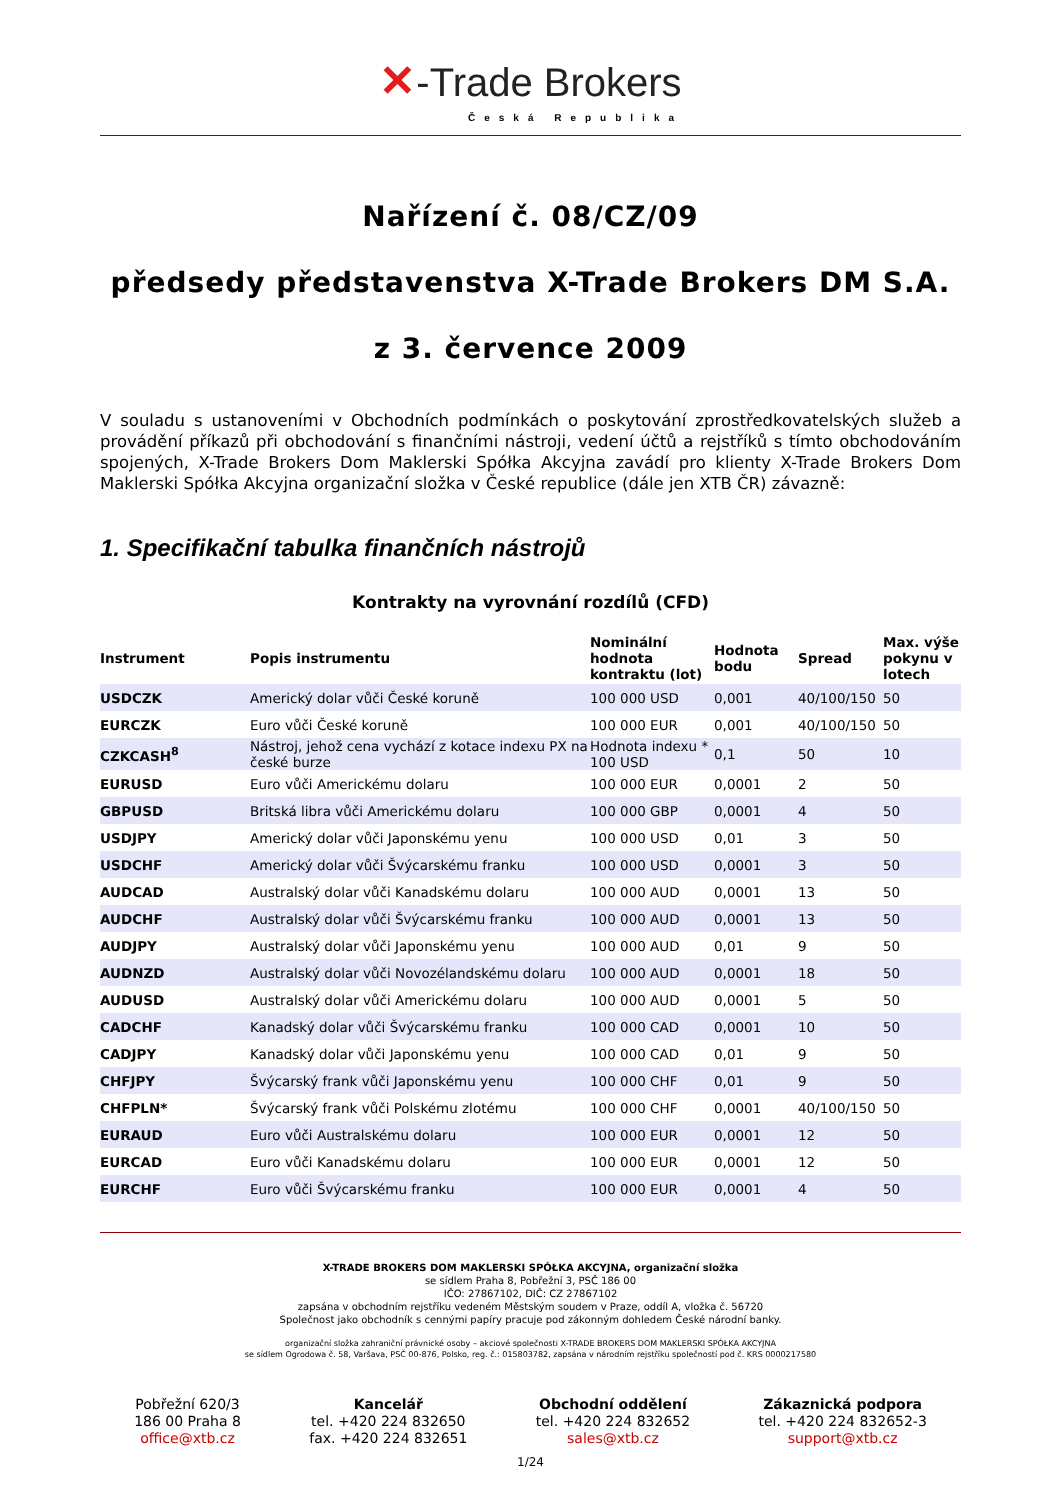✕-Trade Brokers
Česká Republika
Nařízení č. 08/CZ/09
předsedy představenstva X-Trade Brokers DM S.A.
z 3. července 2009
V souladu s ustanoveními v Obchodních podmínkách o poskytování zprostředkovatelských služeb a provádění příkazů při obchodování s finančními nástroji, vedení účtů a rejstříků s tímto obchodováním spojených, X-Trade Brokers Dom Maklerski Spółka Akcyjna zavádí pro klienty X-Trade Brokers Dom Maklerski Spółka Akcyjna organizační složka v České republice (dále jen XTB ČR) závazně:
1. Specifikační tabulka finančních nástrojů
Kontrakty na vyrovnání rozdílů (CFD)
| Instrument | Popis instrumentu | Nominální hodnota kontraktu (lot) | Hodnota bodu | Spread | Max. výše pokynu v lotech |
| --- | --- | --- | --- | --- | --- |
| USDCZK | Americký dolar vůči České koruně | 100 000 USD | 0,001 | 40/100/150 | 50 |
| EURCZK | Euro vůči České koruně | 100 000 EUR | 0,001 | 40/100/150 | 50 |
| CZKCASH<sup>8</sup> | Nástroj, jehož cena vychází z kotace indexu PX na české burze | Hodnota indexu * 100 USD | 0,1 | 50 | 10 |
| EURUSD | Euro vůči Americkému dolaru | 100 000 EUR | 0,0001 | 2 | 50 |
| GBPUSD | Britská libra vůči Americkému dolaru | 100 000 GBP | 0,0001 | 4 | 50 |
| USDJPY | Americký dolar vůči Japonskému yenu | 100 000 USD | 0,01 | 3 | 50 |
| USDCHF | Americký dolar vůči Švýcarskému franku | 100 000 USD | 0,0001 | 3 | 50 |
| AUDCAD | Australský dolar vůči Kanadskému dolaru | 100 000 AUD | 0,0001 | 13 | 50 |
| AUDCHF | Australský dolar vůči Švýcarskému franku | 100 000 AUD | 0,0001 | 13 | 50 |
| AUDJPY | Australský dolar vůči Japonskému yenu | 100 000 AUD | 0,01 | 9 | 50 |
| AUDNZD | Australský dolar vůči Novozélandskému dolaru | 100 000 AUD | 0,0001 | 18 | 50 |
| AUDUSD | Australský dolar vůči Americkému dolaru | 100 000 AUD | 0,0001 | 5 | 50 |
| CADCHF | Kanadský dolar vůči Švýcarskému franku | 100 000 CAD | 0,0001 | 10 | 50 |
| CADJPY | Kanadský dolar vůči Japonskému yenu | 100 000 CAD | 0,01 | 9 | 50 |
| CHFJPY | Švýcarský frank vůči Japonskému yenu | 100 000 CHF | 0,01 | 9 | 50 |
| CHFPLN* | Švýcarský frank vůči Polskému zlotému | 100 000 CHF | 0,0001 | 40/100/150 | 50 |
| EURAUD | Euro vůči Australskému dolaru | 100 000 EUR | 0,0001 | 12 | 50 |
| EURCAD | Euro vůči Kanadskému dolaru | 100 000 EUR | 0,0001 | 12 | 50 |
| EURCHF | Euro vůči Švýcarskému franku | 100 000 EUR | 0,0001 | 4 | 50 |
X-TRADE BROKERS DOM MAKLERSKI SPÓŁKA AKCYJNA, organizační složka
se sídlem Praha 8, Pobřežní 3, PSČ 186 00
IČO: 27867102, DIČ: CZ 27867102
zapsána v obchodním rejstříku vedeném Městským soudem v Praze, oddíl A, vložka č. 56720
Společnost jako obchodník s cennými papíry pracuje pod zákonným dohledem České národní banky.
organizační složka zahraniční právnické osoby – akciové společnosti X-TRADE BROKERS DOM MAKLERSKI SPÓŁKA AKCYJNA
se sídlem Ogrodowa č. 58, Varšava, PSČ 00-876, Polsko, reg. č.: 015803782, zapsána v národním rejstříku společností pod č. KRS 0000217580
Pobřežní 620/3
186 00 Praha 8
office@xtb.cz
Kancelář
tel. +420 224 832650
fax. +420 224 832651
Obchodní oddělení
tel. +420 224 832652
sales@xtb.cz
Zákaznická podpora
tel. +420 224 832652-3
support@xtb.cz
1/24